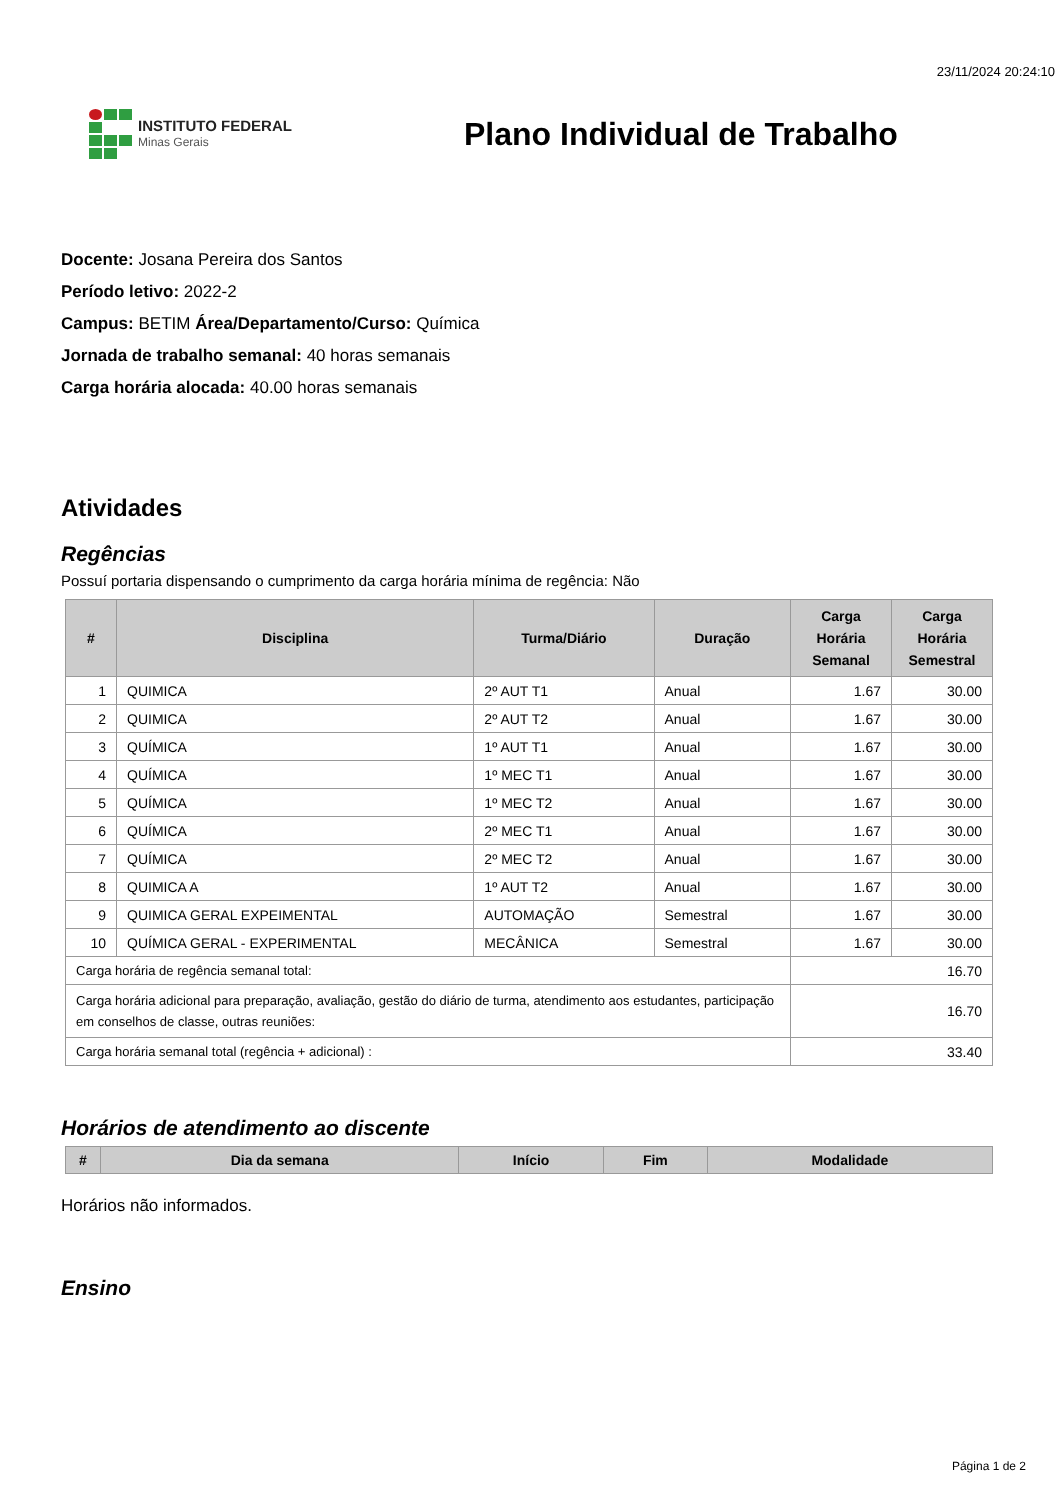23/11/2024 20:24:10
INSTITUTO FEDERAL
Minas Gerais
Plano Individual de Trabalho
Docente: Josana Pereira dos Santos
Período letivo: 2022-2
Campus: BETIM Área/Departamento/Curso: Química
Jornada de trabalho semanal: 40 horas semanais
Carga horária alocada: 40.00 horas semanais
Atividades
Regências
Possuí portaria dispensando o cumprimento da carga horária mínima de regência: Não
| # | Disciplina | Turma/Diário | Duração | Carga Horária Semanal | Carga Horária Semestral |
| --- | --- | --- | --- | --- | --- |
| 1 | QUIMICA | 2º AUT T1 | Anual | 1.67 | 30.00 |
| 2 | QUIMICA | 2º AUT T2 | Anual | 1.67 | 30.00 |
| 3 | QUÍMICA | 1º AUT T1 | Anual | 1.67 | 30.00 |
| 4 | QUÍMICA | 1º MEC T1 | Anual | 1.67 | 30.00 |
| 5 | QUÍMICA | 1º MEC T2 | Anual | 1.67 | 30.00 |
| 6 | QUÍMICA | 2º MEC T1 | Anual | 1.67 | 30.00 |
| 7 | QUÍMICA | 2º MEC T2 | Anual | 1.67 | 30.00 |
| 8 | QUIMICA A | 1º AUT T2 | Anual | 1.67 | 30.00 |
| 9 | QUIMICA GERAL EXPEIMENTAL | AUTOMAÇÃO | Semestral | 1.67 | 30.00 |
| 10 | QUÍMICA GERAL - EXPERIMENTAL | MECÂNICA | Semestral | 1.67 | 30.00 |
| Carga horária de regência semanal total: | | | | 16.70 | |
| Carga horária adicional para preparação, avaliação, gestão do diário de turma, atendimento aos estudantes, participação em conselhos de classe, outras reuniões: | | | | 16.70 | |
| Carga horária semanal total (regência + adicional) : | | | | 33.40 | |
Horários de atendimento ao discente
| # | Dia da semana | Início | Fim | Modalidade |
| --- | --- | --- | --- | --- |
Horários não informados.
Ensino
Página 1 de 2